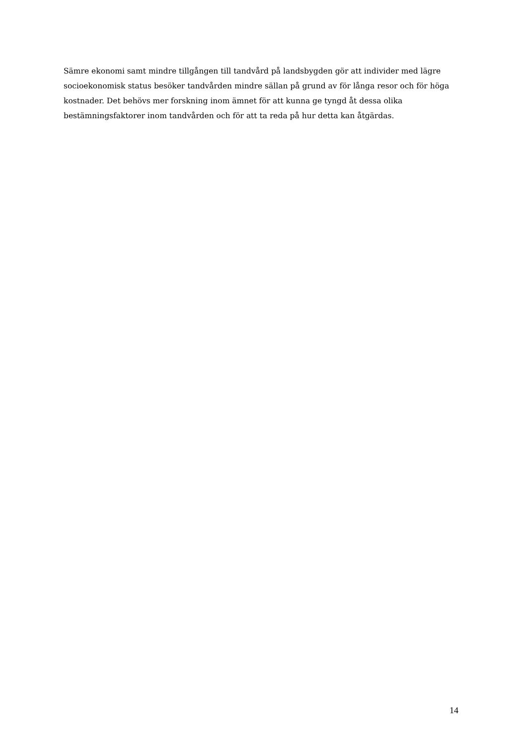Sämre ekonomi samt mindre tillgången till tandvård på landsbygden gör att individer med lägre socioekonomisk status besöker tandvården mindre sällan på grund av för långa resor och för höga kostnader. Det behövs mer forskning inom ämnet för att kunna ge tyngd åt dessa olika bestämningsfaktorer inom tandvården och för att ta reda på hur detta kan åtgärdas.
14